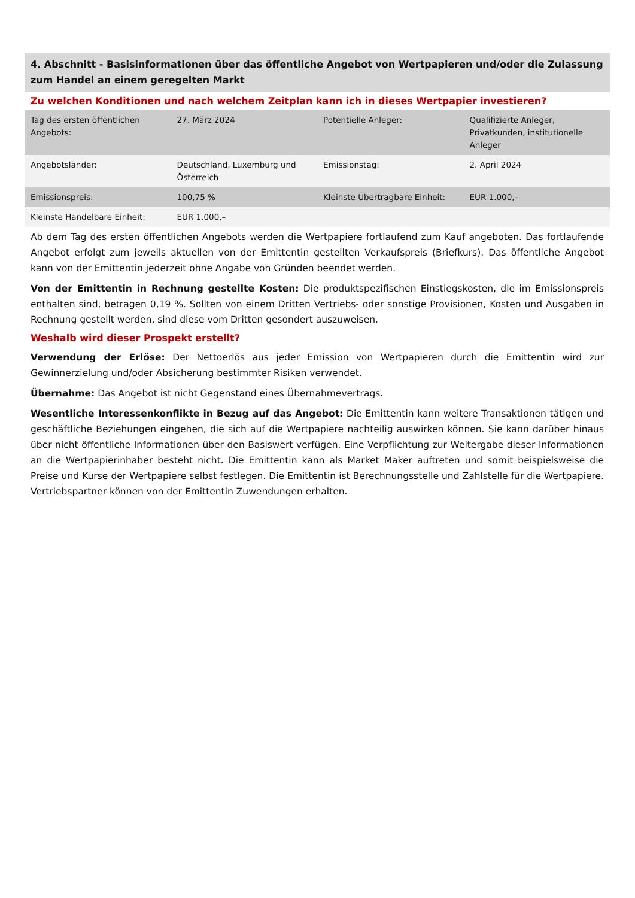4. Abschnitt - Basisinformationen über das öffentliche Angebot von Wertpapieren und/oder die Zulassung zum Handel an einem geregelten Markt
Zu welchen Konditionen und nach welchem Zeitplan kann ich in dieses Wertpapier investieren?
| Tag des ersten öffentlichen Angebots: | 27. März 2024 | Potentielle Anleger: | Qualifizierte Anleger, Privatkunden, institutionelle Anleger |
| Angebotsländer: | Deutschland, Luxemburg und Österreich | Emissionstag: | 2. April 2024 |
| Emissionspreis: | 100,75 % | Kleinste Übertragbare Einheit: | EUR 1.000,– |
| Kleinste Handelbare Einheit: | EUR 1.000,– | | |
Ab dem Tag des ersten öffentlichen Angebots werden die Wertpapiere fortlaufend zum Kauf angeboten. Das fortlaufende Angebot erfolgt zum jeweils aktuellen von der Emittentin gestellten Verkaufspreis (Briefkurs). Das öffentliche Angebot kann von der Emittentin jederzeit ohne Angabe von Gründen beendet werden.
Von der Emittentin in Rechnung gestellte Kosten: Die produktspezifischen Einstiegskosten, die im Emissionspreis enthalten sind, betragen 0,19 %. Sollten von einem Dritten Vertriebs- oder sonstige Provisionen, Kosten und Ausgaben in Rechnung gestellt werden, sind diese vom Dritten gesondert auszuweisen.
Weshalb wird dieser Prospekt erstellt?
Verwendung der Erlöse: Der Nettoerlös aus jeder Emission von Wertpapieren durch die Emittentin wird zur Gewinnerzielung und/oder Absicherung bestimmter Risiken verwendet.
Übernahme: Das Angebot ist nicht Gegenstand eines Übernahmevertrags.
Wesentliche Interessenkonflikte in Bezug auf das Angebot: Die Emittentin kann weitere Transaktionen tätigen und geschäftliche Beziehungen eingehen, die sich auf die Wertpapiere nachteilig auswirken können. Sie kann darüber hinaus über nicht öffentliche Informationen über den Basiswert verfügen. Eine Verpflichtung zur Weitergabe dieser Informationen an die Wertpapierinhaber besteht nicht. Die Emittentin kann als Market Maker auftreten und somit beispielsweise die Preise und Kurse der Wertpapiere selbst festlegen. Die Emittentin ist Berechnungsstelle und Zahlstelle für die Wertpapiere. Vertriebspartner können von der Emittentin Zuwendungen erhalten.